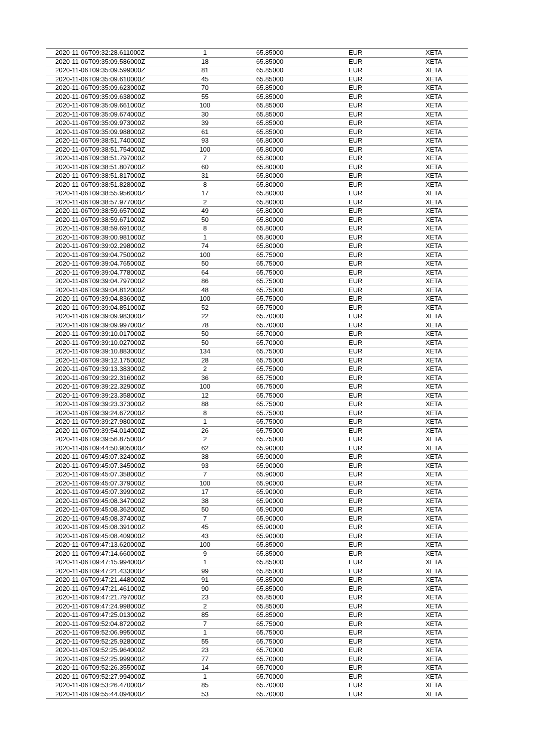| 2020-11-06T09:32:28.611000Z | 1 | 65.85000 | EUR | XETA |
| 2020-11-06T09:35:09.586000Z | 18 | 65.85000 | EUR | XETA |
| 2020-11-06T09:35:09.599000Z | 81 | 65.85000 | EUR | XETA |
| 2020-11-06T09:35:09.610000Z | 45 | 65.85000 | EUR | XETA |
| 2020-11-06T09:35:09.623000Z | 70 | 65.85000 | EUR | XETA |
| 2020-11-06T09:35:09.638000Z | 55 | 65.85000 | EUR | XETA |
| 2020-11-06T09:35:09.661000Z | 100 | 65.85000 | EUR | XETA |
| 2020-11-06T09:35:09.674000Z | 30 | 65.85000 | EUR | XETA |
| 2020-11-06T09:35:09.973000Z | 39 | 65.85000 | EUR | XETA |
| 2020-11-06T09:35:09.988000Z | 61 | 65.85000 | EUR | XETA |
| 2020-11-06T09:38:51.740000Z | 93 | 65.80000 | EUR | XETA |
| 2020-11-06T09:38:51.754000Z | 100 | 65.80000 | EUR | XETA |
| 2020-11-06T09:38:51.797000Z | 7 | 65.80000 | EUR | XETA |
| 2020-11-06T09:38:51.807000Z | 60 | 65.80000 | EUR | XETA |
| 2020-11-06T09:38:51.817000Z | 31 | 65.80000 | EUR | XETA |
| 2020-11-06T09:38:51.828000Z | 8 | 65.80000 | EUR | XETA |
| 2020-11-06T09:38:55.956000Z | 17 | 65.80000 | EUR | XETA |
| 2020-11-06T09:38:57.977000Z | 2 | 65.80000 | EUR | XETA |
| 2020-11-06T09:38:59.657000Z | 49 | 65.80000 | EUR | XETA |
| 2020-11-06T09:38:59.671000Z | 50 | 65.80000 | EUR | XETA |
| 2020-11-06T09:38:59.691000Z | 8 | 65.80000 | EUR | XETA |
| 2020-11-06T09:39:00.981000Z | 1 | 65.80000 | EUR | XETA |
| 2020-11-06T09:39:02.298000Z | 74 | 65.80000 | EUR | XETA |
| 2020-11-06T09:39:04.750000Z | 100 | 65.75000 | EUR | XETA |
| 2020-11-06T09:39:04.765000Z | 50 | 65.75000 | EUR | XETA |
| 2020-11-06T09:39:04.778000Z | 64 | 65.75000 | EUR | XETA |
| 2020-11-06T09:39:04.797000Z | 86 | 65.75000 | EUR | XETA |
| 2020-11-06T09:39:04.812000Z | 48 | 65.75000 | EUR | XETA |
| 2020-11-06T09:39:04.836000Z | 100 | 65.75000 | EUR | XETA |
| 2020-11-06T09:39:04.851000Z | 52 | 65.75000 | EUR | XETA |
| 2020-11-06T09:39:09.983000Z | 22 | 65.70000 | EUR | XETA |
| 2020-11-06T09:39:09.997000Z | 78 | 65.70000 | EUR | XETA |
| 2020-11-06T09:39:10.017000Z | 50 | 65.70000 | EUR | XETA |
| 2020-11-06T09:39:10.027000Z | 50 | 65.70000 | EUR | XETA |
| 2020-11-06T09:39:10.883000Z | 134 | 65.75000 | EUR | XETA |
| 2020-11-06T09:39:12.175000Z | 28 | 65.75000 | EUR | XETA |
| 2020-11-06T09:39:13.383000Z | 2 | 65.75000 | EUR | XETA |
| 2020-11-06T09:39:22.316000Z | 36 | 65.75000 | EUR | XETA |
| 2020-11-06T09:39:22.329000Z | 100 | 65.75000 | EUR | XETA |
| 2020-11-06T09:39:23.358000Z | 12 | 65.75000 | EUR | XETA |
| 2020-11-06T09:39:23.373000Z | 88 | 65.75000 | EUR | XETA |
| 2020-11-06T09:39:24.672000Z | 8 | 65.75000 | EUR | XETA |
| 2020-11-06T09:39:27.980000Z | 1 | 65.75000 | EUR | XETA |
| 2020-11-06T09:39:54.014000Z | 26 | 65.75000 | EUR | XETA |
| 2020-11-06T09:39:56.875000Z | 2 | 65.75000 | EUR | XETA |
| 2020-11-06T09:44:50.905000Z | 62 | 65.90000 | EUR | XETA |
| 2020-11-06T09:45:07.324000Z | 38 | 65.90000 | EUR | XETA |
| 2020-11-06T09:45:07.345000Z | 93 | 65.90000 | EUR | XETA |
| 2020-11-06T09:45:07.358000Z | 7 | 65.90000 | EUR | XETA |
| 2020-11-06T09:45:07.379000Z | 100 | 65.90000 | EUR | XETA |
| 2020-11-06T09:45:07.399000Z | 17 | 65.90000 | EUR | XETA |
| 2020-11-06T09:45:08.347000Z | 38 | 65.90000 | EUR | XETA |
| 2020-11-06T09:45:08.362000Z | 50 | 65.90000 | EUR | XETA |
| 2020-11-06T09:45:08.374000Z | 7 | 65.90000 | EUR | XETA |
| 2020-11-06T09:45:08.391000Z | 45 | 65.90000 | EUR | XETA |
| 2020-11-06T09:45:08.409000Z | 43 | 65.90000 | EUR | XETA |
| 2020-11-06T09:47:13.620000Z | 100 | 65.85000 | EUR | XETA |
| 2020-11-06T09:47:14.660000Z | 9 | 65.85000 | EUR | XETA |
| 2020-11-06T09:47:15.994000Z | 1 | 65.85000 | EUR | XETA |
| 2020-11-06T09:47:21.433000Z | 99 | 65.85000 | EUR | XETA |
| 2020-11-06T09:47:21.448000Z | 91 | 65.85000 | EUR | XETA |
| 2020-11-06T09:47:21.461000Z | 90 | 65.85000 | EUR | XETA |
| 2020-11-06T09:47:21.797000Z | 23 | 65.85000 | EUR | XETA |
| 2020-11-06T09:47:24.998000Z | 2 | 65.85000 | EUR | XETA |
| 2020-11-06T09:47:25.013000Z | 85 | 65.85000 | EUR | XETA |
| 2020-11-06T09:52:04.872000Z | 7 | 65.75000 | EUR | XETA |
| 2020-11-06T09:52:06.995000Z | 1 | 65.75000 | EUR | XETA |
| 2020-11-06T09:52:25.928000Z | 55 | 65.75000 | EUR | XETA |
| 2020-11-06T09:52:25.964000Z | 23 | 65.70000 | EUR | XETA |
| 2020-11-06T09:52:25.999000Z | 77 | 65.70000 | EUR | XETA |
| 2020-11-06T09:52:26.355000Z | 14 | 65.70000 | EUR | XETA |
| 2020-11-06T09:52:27.994000Z | 1 | 65.70000 | EUR | XETA |
| 2020-11-06T09:53:26.470000Z | 85 | 65.70000 | EUR | XETA |
| 2020-11-06T09:55:44.094000Z | 53 | 65.70000 | EUR | XETA |